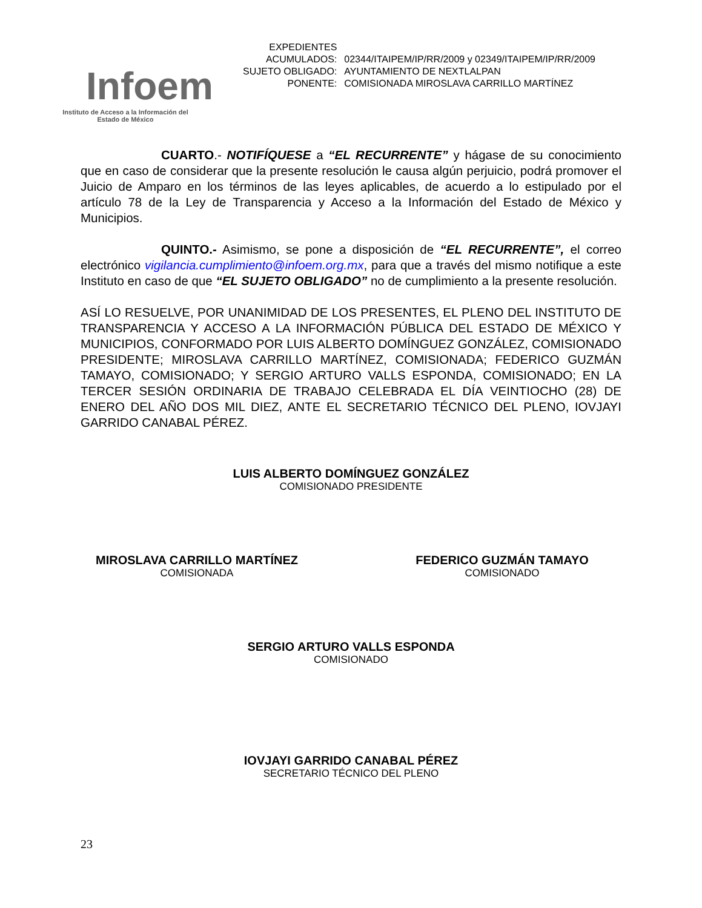Infoem
Instituto de Acceso a la Información del
Estado de México
| EXPEDIENTES ACUMULADOS: | 02344/ITAIPEM/IP/RR/2009 y 02349/ITAIPEM/IP/RR/2009 |
| SUJETO OBLIGADO: | AYUNTAMIENTO DE NEXTLALPAN |
| PONENTE: | COMISIONADA MIROSLAVA CARRILLO MARTÍNEZ |
CUARTO.- NOTIFÍQUESE a “EL RECURRENTE” y hágase de su conocimiento que en caso de considerar que la presente resolución le causa algún perjuicio, podrá promover el Juicio de Amparo en los términos de las leyes aplicables, de acuerdo a lo estipulado por el artículo 78 de la Ley de Transparencia y Acceso a la Información del Estado de México y Municipios.
QUINTO.- Asimismo, se pone a disposición de “EL RECURRENTE”, el correo electrónico vigilancia.cumplimiento@infoem.org.mx, para que a través del mismo notifique a este Instituto en caso de que “EL SUJETO OBLIGADO” no de cumplimiento a la presente resolución.
ASÍ LO RESUELVE, POR UNANIMIDAD DE LOS PRESENTES, EL PLENO DEL INSTITUTO DE TRANSPARENCIA Y ACCESO A LA INFORMACIÓN PÚBLICA DEL ESTADO DE MÉXICO Y MUNICIPIOS, CONFORMADO POR LUIS ALBERTO DOMÍNGUEZ GONZÁLEZ, COMISIONADO PRESIDENTE; MIROSLAVA CARRILLO MARTÍNEZ, COMISIONADA; FEDERICO GUZMÁN TAMAYO, COMISIONADO; Y SERGIO ARTURO VALLS ESPONDA, COMISIONADO; EN LA TERCER SESIÓN ORDINARIA DE TRABAJO CELEBRADA EL DÍA VEINTIOCHO (28) DE ENERO DEL AÑO DOS MIL DIEZ, ANTE EL SECRETARIO TÉCNICO DEL PLENO, IOVJAYI GARRIDO CANABAL PÉREZ.
LUIS ALBERTO DOMÍNGUEZ GONZÁLEZ
COMISIONADO PRESIDENTE
MIROSLAVA CARRILLO MARTÍNEZ
COMISIONADA
FEDERICO GUZMÁN TAMAYO
COMISIONADO
SERGIO ARTURO VALLS ESPONDA
COMISIONADO
IOVJAYI GARRIDO CANABAL PÉREZ
SECRETARIO TÉCNICO DEL PLENO
23